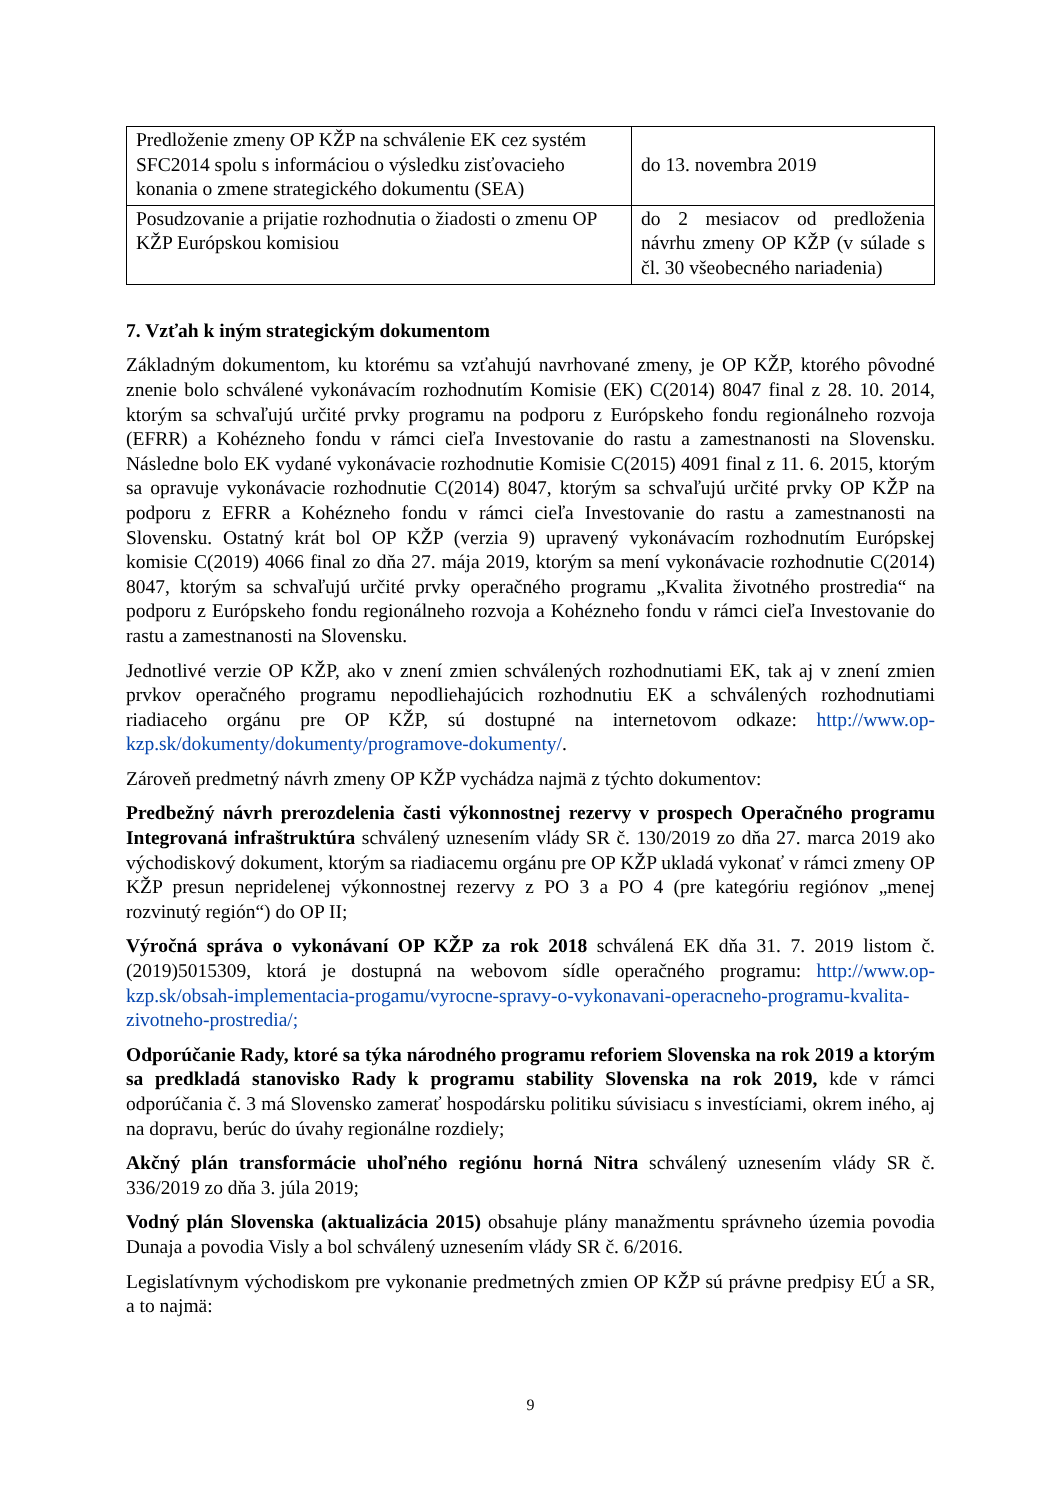| Predloženie zmeny OP KŽP na schválenie EK cez systém SFC2014 spolu s informáciou o výsledku zisťovacieho konania o zmene strategického dokumentu (SEA) | do 13. novembra 2019 |
| Posudzovanie a prijatie rozhodnutia o žiadosti o zmenu OP KŽP Európskou komisiou | do 2 mesiacov od predloženia návrhu zmeny OP KŽP (v súlade s čl. 30 všeobecného nariadenia) |
7. Vzťah k iným strategickým dokumentom
Základným dokumentom, ku ktorému sa vzťahujú navrhované zmeny, je OP KŽP, ktorého pôvodné znenie bolo schválené vykonávacím rozhodnutím Komisie (EK) C(2014) 8047 final z 28. 10. 2014, ktorým sa schvaľujú určité prvky programu na podporu z Európskeho fondu regionálneho rozvoja (EFRR) a Kohézneho fondu v rámci cieľa Investovanie do rastu a zamestnanosti na Slovensku. Následne bolo EK vydané vykonávacie rozhodnutie Komisie C(2015) 4091 final z 11. 6. 2015, ktorým sa opravuje vykonávacie rozhodnutie C(2014) 8047, ktorým sa schvaľujú určité prvky OP KŽP na podporu z EFRR a Kohézneho fondu v rámci cieľa Investovanie do rastu a zamestnanosti na Slovensku. Ostatný krát bol OP KŽP (verzia 9) upravený vykonávacím rozhodnutím Európskej komisie C(2019) 4066 final zo dňa 27. mája 2019, ktorým sa mení vykonávacie rozhodnutie C(2014) 8047, ktorým sa schvaľujú určité prvky operačného programu „Kvalita životného prostredia“ na podporu z Európskeho fondu regionálneho rozvoja a Kohézneho fondu v rámci cieľa Investovanie do rastu a zamestnanosti na Slovensku.
Jednotlivé verzie OP KŽP, ako v znení zmien schválených rozhodnutiami EK, tak aj v znení zmien prvkov operačného programu nepodliehajúcich rozhodnutiu EK a schválených rozhodnutiami riadiaceho orgánu pre OP KŽP, sú dostupné na internetovom odkaze: http://www.op-kzp.sk/dokumenty/dokumenty/programove-dokumenty/.
Zároveň predmetný návrh zmeny OP KŽP vychádza najmä z týchto dokumentov:
Predbežný návrh prerozdelenia časti výkonnostnej rezervy v prospech Operačného programu Integrovaná infraštruktúra schválený uznesením vlády SR č. 130/2019 zo dňa 27. marca 2019 ako východiskový dokument, ktorým sa riadiacemu orgánu pre OP KŽP ukladá vykonať v rámci zmeny OP KŽP presun nepridelenej výkonnostnej rezervy z PO 3 a PO 4 (pre kategóriu regiónov „menej rozvinutý región“) do OP II;
Výročná správa o vykonávaní OP KŽP za rok 2018 schválená EK dňa 31. 7. 2019 listom č. (2019)5015309, ktorá je dostupná na webovom sídle operačného programu: http://www.op-kzp.sk/obsah-implementacia-progamu/vyrocne-spravy-o-vykonavani-operacneho-programu-kvalita-zivotneho-prostredia/;
Odporúčanie Rady, ktoré sa týka národného programu reforiem Slovenska na rok 2019 a ktorým sa predkladá stanovisko Rady k programu stability Slovenska na rok 2019, kde v rámci odporúčania č. 3 má Slovensko zamerať hospodársku politiku súvisiacu s investíciami, okrem iného, aj na dopravu, berúc do úvahy regionálne rozdiely;
Akčný plán transformácie uhoľného regiónu horná Nitra schválený uznesením vlády SR č. 336/2019 zo dňa 3. júla 2019;
Vodný plán Slovenska (aktualizácia 2015) obsahuje plány manažmentu správneho územia povodia Dunaja a povodia Visly a bol schválený uznesením vlády SR č. 6/2016.
Legislatívnym východiskom pre vykonanie predmetných zmien OP KŽP sú právne predpisy EÚ a SR, a to najmä:
9